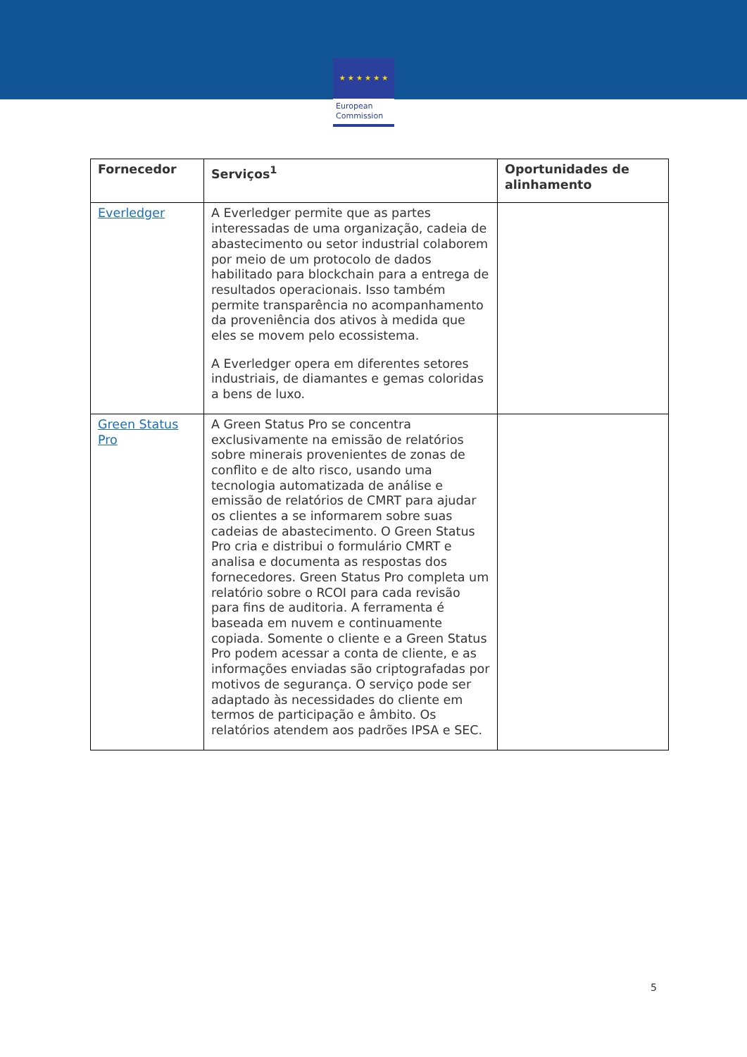★ ★ ★ ★ ★ ★
European
Commission
| Fornecedor | Serviços<sup>1</sup> | Oportunidades de alinhamento |
| --- | --- | --- |
| Everledger | A Everledger permite que as partes interessadas de uma organização, cadeia de abastecimento ou setor industrial colaborem por meio de um protocolo de dados habilitado para blockchain para a entrega de resultados operacionais. Isso também permite transparência no acompanhamento da proveniência dos ativos à medida que eles se movem pelo ecossistema. A Everledger opera em diferentes setores industriais, de diamantes e gemas coloridas a bens de luxo. | |
| Green Status Pro | A Green Status Pro se concentra exclusivamente na emissão de relatórios sobre minerais provenientes de zonas de conflito e de alto risco, usando uma tecnologia automatizada de análise e emissão de relatórios de CMRT para ajudar os clientes a se informarem sobre suas cadeias de abastecimento. O Green Status Pro cria e distribui o formulário CMRT e analisa e documenta as respostas dos fornecedores. Green Status Pro completa um relatório sobre o RCOI para cada revisão para fins de auditoria. A ferramenta é baseada em nuvem e continuamente copiada. Somente o cliente e a Green Status Pro podem acessar a conta de cliente, e as informações enviadas são criptografadas por motivos de segurança. O serviço pode ser adaptado às necessidades do cliente em termos de participação e âmbito. Os relatórios atendem aos padrões IPSA e SEC. | |
5